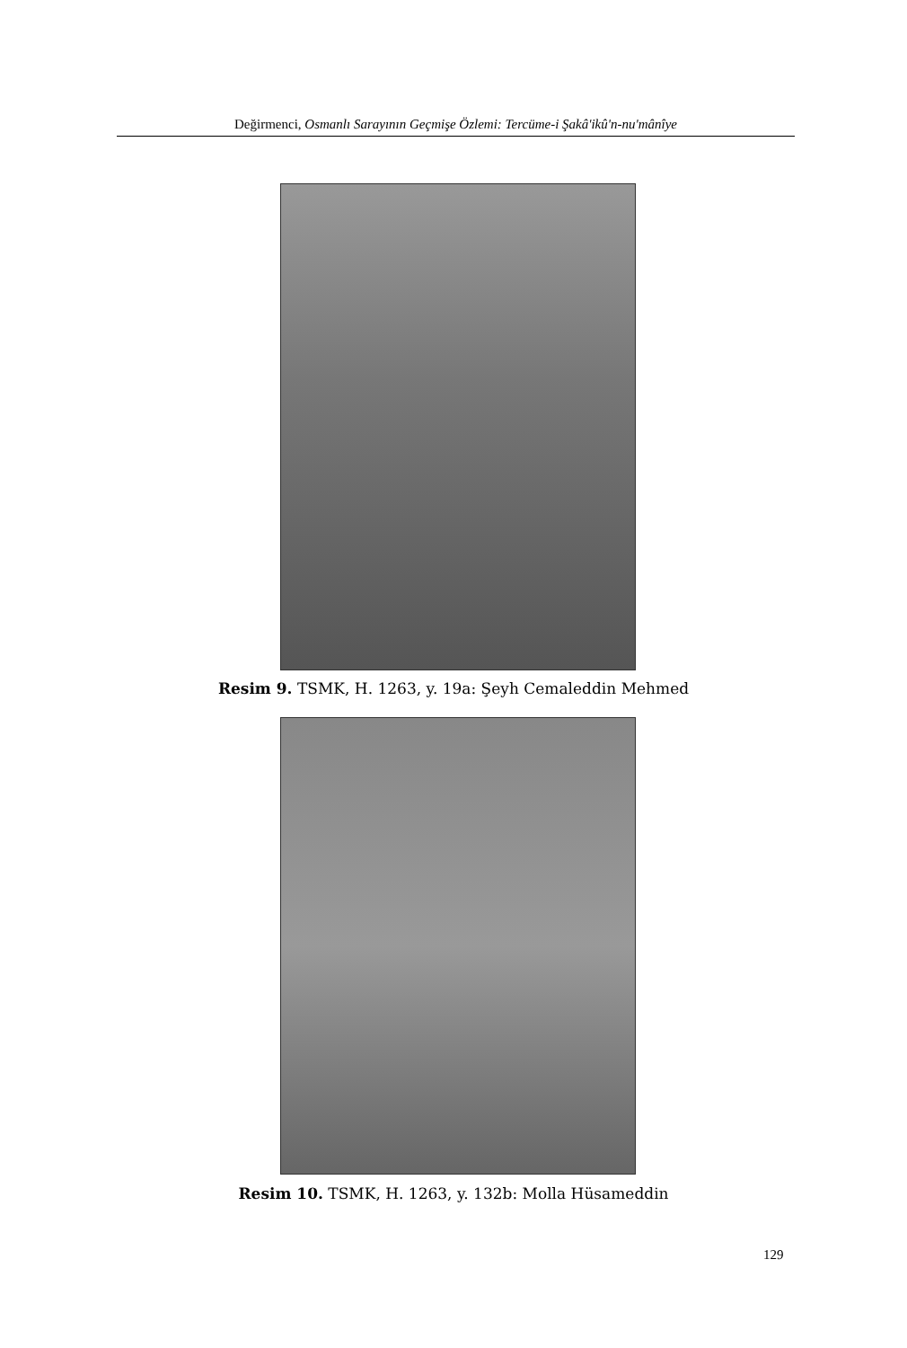Değirmenci, Osmanlı Sarayının Geçmişe Özlemi: Tercüme-i Şakâ'ikû'n-nu'mânîye
Resim 9. TSMK, H. 1263, y. 19a: Şeyh Cemaleddin Mehmed
Resim 10. TSMK, H. 1263, y. 132b: Molla Hüsameddin
129